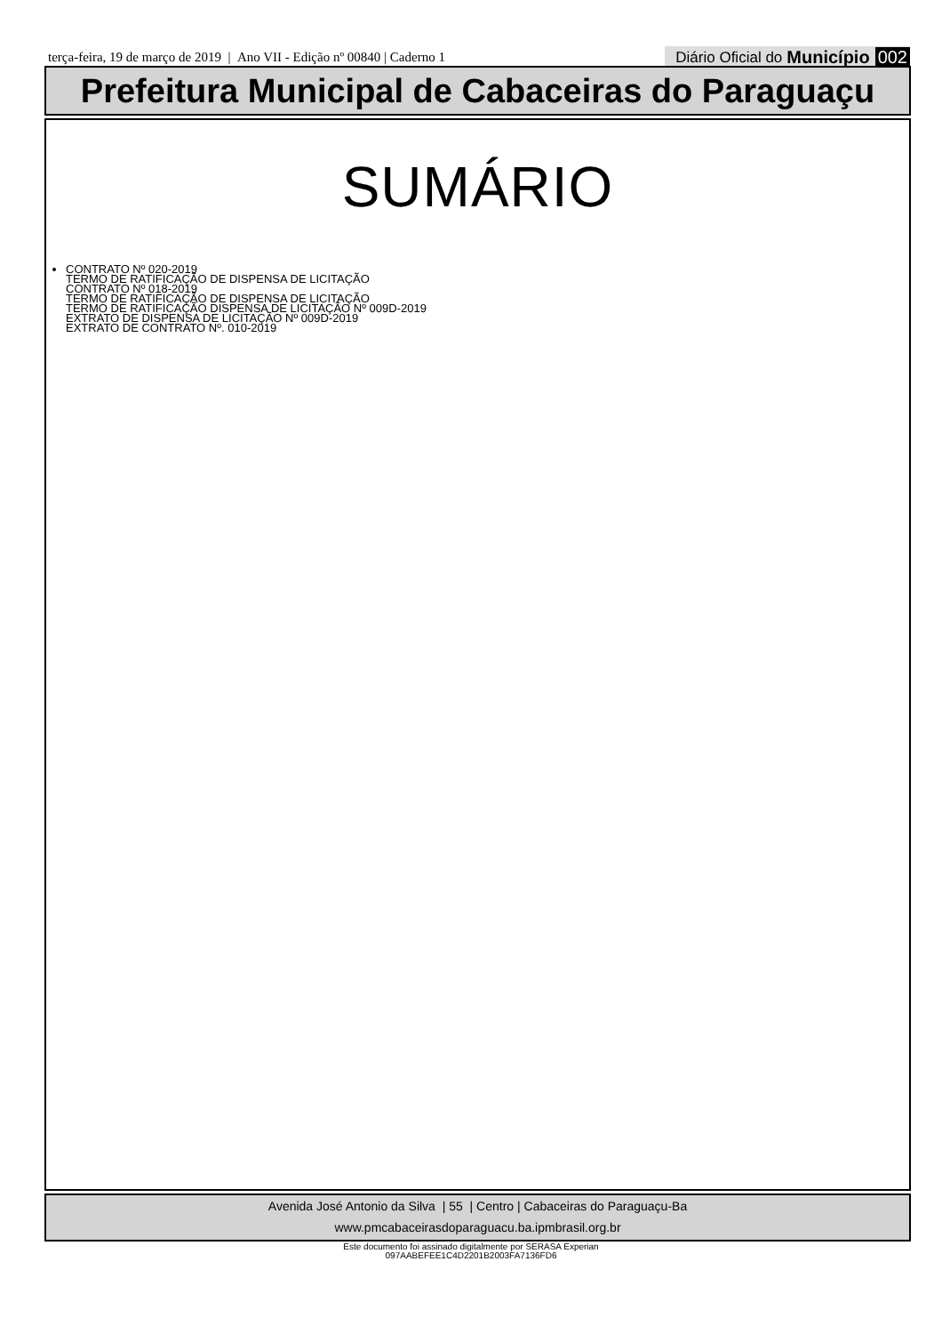terça-feira, 19 de março de 2019 | Ano VII - Edição nº 00840 | Caderno 1
Diário Oficial do Município 002
Prefeitura Municipal de Cabaceiras do Paraguaçu
SUMÁRIO
CONTRATO Nº 020-2019
TERMO DE RATIFICAÇÃO DE DISPENSA DE LICITAÇÃO
CONTRATO Nº 018-2019
TERMO DE RATIFICAÇÃO DE DISPENSA DE LICITAÇÃO
TERMO DE RATIFICAÇÃO DISPENSA DE LICITAÇÃO Nº 009D-2019
EXTRATO DE DISPENSA DE LICITAÇÃO Nº 009D-2019
EXTRATO DE CONTRATO Nº. 010-2019
Avenida José Antonio da Silva | 55 | Centro | Cabaceiras do Paraguaçu-Ba
www.pmcabaceirasdoparaguacu.ba.ipmbrasil.org.br
Este documento foi assinado digitalmente por SERASA Experian
097AABEFEE1C4D2201B2003FA7136FD6